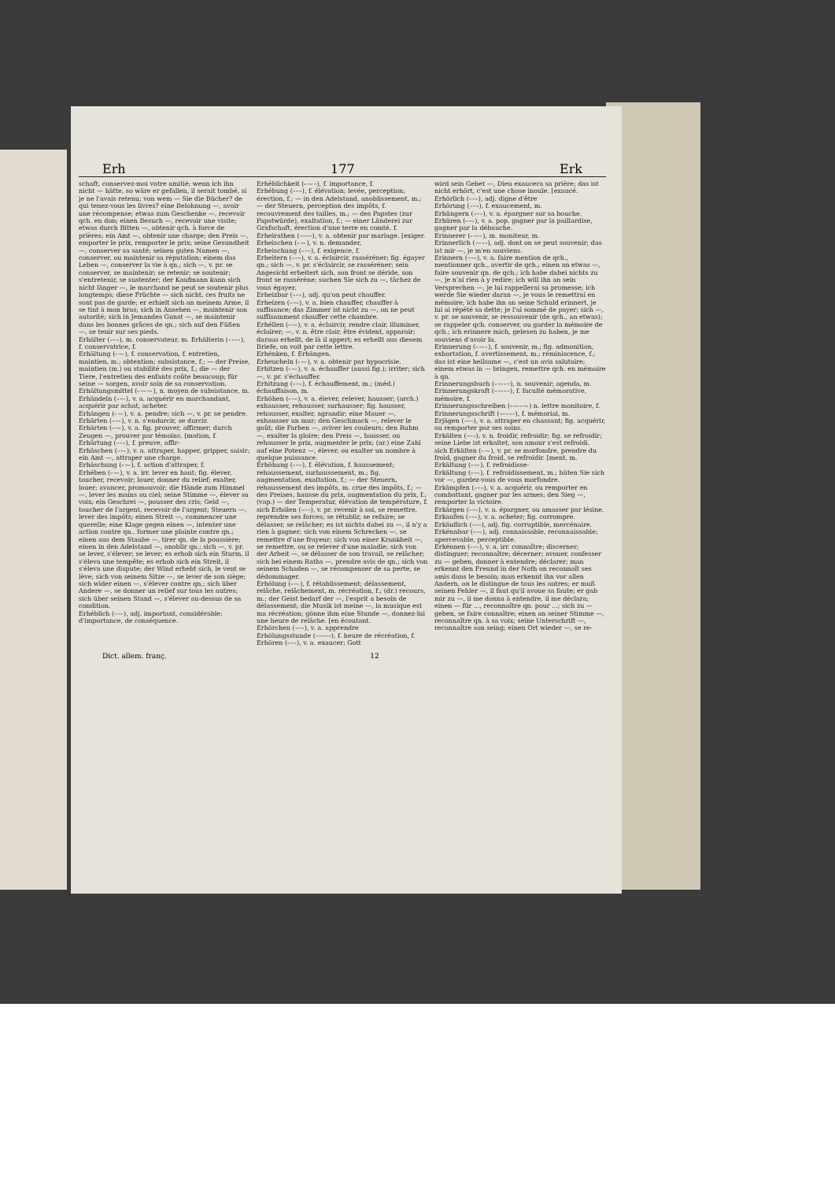Erh 177 Erk
schaft, conservez-moi votre amitié; wenn ich ihn nicht — hätte, so wäre er gefallen, il serait tombé, si je ne l'avais retenu; von wem — Sie die Bücher? de qui tenez-vous les livres? eine Belohnung —, avoir une récompense; etwas zum Geschenke —, recevoir qch. en don; einen Besuch —, recevoir une visite; etwas durch Bitten —, obtenir qch. à force de prières; ein Amt —, obtenir une charge; den Preis —, emporter le prix, remporter le prix; seine Gesundheit —, conserver sa santé; seinen guten Namen —, conserver, ou maintenir sa réputation; einem das Leben —, conserver la vie à qn.; sich —, v. pr. se conserver, se maintenir; se retenir; se soutenir; s'entretenir, se sustenter; der Kaufmann kann sich nicht länger —, le marchand ne peut se soutenir plus longtemps; diese Früchte — sich nicht, ces fruits ne sont pas de garde; er erhielt sich an meinem Arme, il se tint à mon bras; sich in Ansehen —, maintenir son autorité; sich in Jemandes Gunst —, se maintenir dans les bonnes grâces de qn.; sich auf den Füßen —, se tenir sur ses pieds.
Erhälter (⏑–⏑), m. conservateur, m. Erhälterin (⏑–⏑⏑), f. conservatrice, f.
Erhältung (⏑–⏑), f. conservation, f. entretien, maintien, m.; obtention; subsistance, f.; — der Preise, maintien (m.) ou stabilité des prix, f.; die — der Tiere, l'entretien des enfants coûte beaucoup; für seine — sorgen, avoir soin de sa conservation.
Erhältungsmittel (⏑–⏑–⏑), n. moyen de subsistance, m.
Erhändeln (⏑–⏑), v. a. acquérir en marchandant, acquérir par achat, acheter.
Erhängen (⏑–⏑), v. a. pendre; sich —, v. pr. se pendre.
Erhärten (⏑–⏑), v. n. s'endurcir, se durcir.
Erhärten (⏑–⏑), v. a. fig. prouver, affirmer; durch Zeugen —, prouver par témoins. [mation, f.
Erhärtung (⏑–⏑), f. preuve, affir-
Erhäschen (⏑–⏑), v. a. attraper, happer, gripper, saisir; ein Amt —, attraper une charge.
Erhäschung (⏑–⏑), f. action d'attraper, f.
Erhében (⏑–⏑), v. a. irr. lever en haut; fig. élever, toucher, recevoir; louer, donner du relief; exalter, louer; avancer, promouvoir; die Hände zum Himmel —, lever les mains au ciel; seine Stimme —, élever sa voix; ein Geschrei —, pousser des cris; Geld —, toucher de l'argent, recevoir de l'argent; Steuern —, lever des impôts; einen Streit —, commencer une querelle; eine Klage gegen einen —, intenter une action contre qn., former une plainte contre qn.; einen aus dem Staube —, tirer qn. de la poussière; einen in den Adelstand —, anoblir qn.; sich —, v. pr. se lever, s'élever; se lever; es erhob sich ein Sturm, il s'éleva une tempête; es erhob sich ein Streit, il s'éleva une dispute; der Wind erhebt sich, le vent se lève; sich von seinem Sitze —, se lever de son siège; sich wider einen —, s'élever contre qn.; sich über Andere —, se donner un relief sur tous les autres; sich über seinen Stand —, s'élever au-dessus de sa condition.
Erhéblich (⏑–⏑), adj. important, considérable; d'importance, de conséquence.
Erhéblichkeit (⏑–⏑–), f. importance, f.
Erhébung (⏑–⏑), f. élévation; levée, perception; érection, f.; — in den Adelstand, anoblissement, m.; — der Steuern, perception des impôts, f. recouvrement des tailles, m.; — des Papstes (zur Papstwürde), exaltation, f.; — einer Länderei zur Grafschaft, érection d'une terre en comté, f.
Erheirathen (⏑–⏑–), v. a. obtenir par mariage. [exiger.
Erheischen (⏑–⏑), v. n. demander,
Erheischung (⏑–⏑), f. exigence, f.
Erheitern (⏑–⏑), v. a. éclaircir, rasséréner; fig. égayer qn.; sich —, v. pr. s'éclaircir, se rasséréner; sein Angesicht erheitert sich, son front se déride, son front se rassérène; suchen Sie sich zu —, tâchez de vous égayer.
Erheizbar (⏑–⏑), adj. qu'on peut chauffer.
Erheizen (⏑–⏑), v. a. bien chauffer, chauffer à suffisance; das Zimmer ist nicht zu —, on ne peut suffisamment chauffer cette chambre.
Erhéllen (⏑–⏑), v. a. éclaircir, rendre clair, illuminer, éclairer; —, v. n. être clair, être évident, apparoir; daraus erhellt, de là il appert; es erhellt aus diesem Briefe, on voit par cette lettre.
Erhénken, f. Erhängen.
Erheucheln (⏑–⏑), v. a. obtenir par hypocrisie.
Erhitzen (⏑–⏑), v. a. échauffer (aussi fig.); irriter; sich —, v. pr. s'échauffer.
Erhitzung (⏑–⏑), f. échauffement, m.; (méd.) échauffaison, m.
Erhöhen (⏑–⏑), v. a. élever, relever, hausser; (arch.) exhausser, rehausser, surhausser; fig. hausser, rehausser, exalter, agrandir; eine Mauer —, exhausser un mur; den Geschmack —, relever le goût; die Farben —, aviver les couleurs; den Ruhm —, exalter la gloire; den Preis —, hausser, ou rehausser le prix, augmenter le prix; (ar.) eine Zahl auf eine Potenz —, élever, ou exalter un nombre à quelque puissance.
Erhöhung (⏑–⏑), f. élévation, f. haussement; rehaussement, surhaussement, m.; fig. augmentation, exaltation, f.; — der Steuern, rehaussement des impôts, m. crue des impôts, f.; — des Preises, hausse du prix, augmentation du prix, f.; (vap.) — der Temperatur, élévation de température, f.
sich Erhölen (⏑–⏑), v. pr. revenir à soi, se remettre, reprendre ses forces; se rétablir, se refaire; se délasser, se relâcher; es ist nichts dabei zu —, il n'y a rien à gagner; sich von einem Schrecken —, se remettre d'une frayeur; sich von einer Krankheit —, se remettre, ou se relever d'une maladie; sich von der Arbeit —, se délasser de son travail, se relâcher; sich bei einem Raths —, prendre avis de qn.; sich von seinem Schaden —, se récompenser de sa perte, se dédommager.
Erhölung (⏑–⏑), f. rétablissement; délassement, relâche, relâchement, m. récréation, f.; (dr.) recours, m.; der Geist bedarf der —, l'esprit a besoin de délassement; die Musik ist meine —, la musique est ma récréation; gönne ihm eine Stunde —, donnez-lui une heure de relâche. [en écoutant.
Erhörchen (⏑–⏑), v. a. apprendre
Erhölungsstunde (⏑–⏑–⏑), f. heure de récréation, f.
Erhören (⏑–⏑), v. a. exaucer; Gott
wird sein Gebet —, Dieu exaucera sa prière; das ist nicht erhört, c'est une chose inouïe. [exaucé.
Erhörlich (⏑–⏑), adj. digne d'être
Erhörung (⏑–⏑), f. exaucement, m.
Erhüngern (⏑–⏑), v. a. épargner sur sa bouche.
Erhüren (⏑–⏑), v. a. pop. gagner par la paillardise, gagner par la débauche.
Erinnerer (⏑–⏑⏑), m. moniteur, m.
Erinnerlich (⏑–⏑⏑), adj. dont on se peut souvenir; das ist mir —, je m'en souviens.
Erinnern (⏑–⏑), v. a. faire mention de qch., mentionner qch., avertir de qch.; einen an etwas —, faire souvenir qn. de qch.; ich habe dabei nichts zu —, je n'ai rien à y redire; ich will ihn an sein Versprechen —, je lui rappellerai sa promesse; ich werde Sie wieder daran —, je vous le remettrai en mémoire; ich habe ihn an seine Schuld erinnert, je lui ai répété sa dette; je l'ai sommé de payer; sich —, v. pr. se souvenir, se ressouvenir (de qch., an etwas); se rappeler qch. conserver, ou garder la mémoire de qch.; ich erinnere mich, gelesen zu haben, je me souviens d'avoir lu.
Erinnerung (⏑–⏑⏑), f. souvenir, m.; fig. admonition, exhortation, f. avertissement, m.; réminiscence, f.; das ist eine heilsame —, c'est un avis salutaire; einem etwas in — bringen, remettre qch. en mémoire à qn.
Erinnerungsbuch (⏑–⏑⏑–), n. souvenir; agenda, m.
Erinnerungskraft (⏑–⏑⏑–), f. faculté mémorative, mémoire, f.
Erinnerungsschreiben (⏑–⏑⏑–⏑) n. lettre monitoire, f.
Erinnerungsschrift (⏑–⏑⏑–), f. mémorial, m.
Erjägen (⏑–⏑), v. a. attraper en chassant; fig. acquérir, ou remporter par ses soins.
Erkälten (⏑–⏑), v. n. froidir, refroidir; fig. se refroidir; seine Liebe ist erkaltet, son amour s'est refroidi.
sich Erkälten (⏑–⏑), v. pr. se morfondre, prendre du froid, gagner du froid, se refroidir. [ment, m.
Erkältung (⏑–⏑), f. refroidisse-
Erkältung (⏑–⏑), f. refroidissement, m.; hüten Sie sich vor —, gardez-vous de vous morfondre.
Erkämpfen (⏑–⏑), v. a. acquérir, ou remporter en combattant, gagner par les armes; den Sieg —, remporter la victoire.
Erkärgen (⏑–⏑), v. a. épargner, ou amasser par lésine.
Erkaufen (⏑–⏑), v. a. acheter; fig. corrompre.
Erkäuflich (⏑–⏑), adj. fig. corruptible, mercénaire.
Erkénnbar (⏑–⏑), adj. connaissable, reconnaissable; apercevable, perceptible.
Erkénnen (⏑–⏑), v. a. irr. connaître; discerner; distinguer; reconnaître; décerner; avouer, confesser zu — geben, donner à entendre; déclarer; man erkennt den Freund in der Noth on reconnaît ses amis dans le besoin; man erkennt ihn vor allen Andern, on le distingue de tous les autres; er muß seinen Fehler —, il faut qu'il avoue sa faute; er gab mir zu —, il me donna à entendre, il me déclara; einen — für ..., reconnaître qn. pour ...; sich zu — geben, se faire connaître; einen an seiner Stimme —, reconnaître qn. à sa voix; seine Unterschrift —, reconnaître son seing; einen Ort wieder —, se re-
Dict. allem. franç. 12